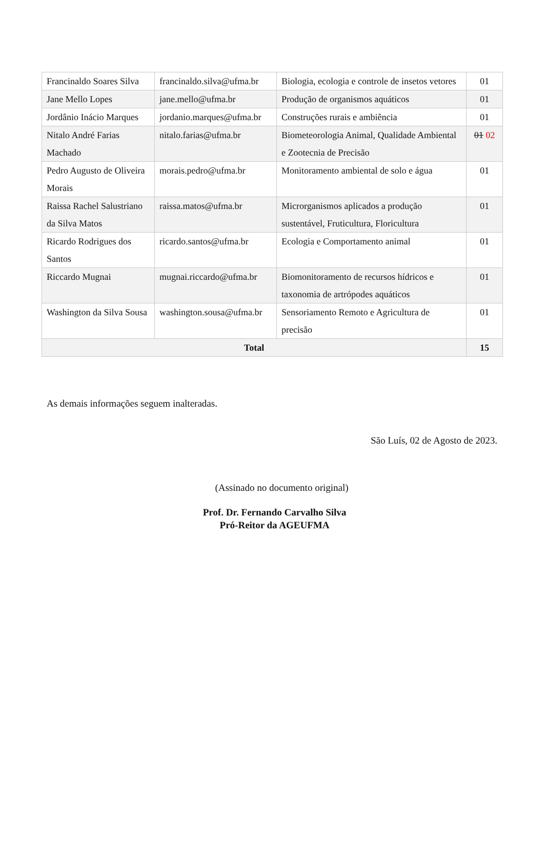| Francinaldo Soares Silva | francinaldo.silva@ufma.br | Biologia, ecologia e controle de insetos vetores | 01 |
| Jane Mello Lopes | jane.mello@ufma.br | Produção de organismos aquáticos | 01 |
| Jordânio Inácio Marques | jordanio.marques@ufma.br | Construções rurais e ambiência | 01 |
| Nitalo André Farias Machado | nitalo.farias@ufma.br | Biometeorologia Animal, Qualidade Ambiental e Zootecnia de Precisão | 01 02 |
| Pedro Augusto de Oliveira Morais | morais.pedro@ufma.br | Monitoramento ambiental de solo e água | 01 |
| Raissa Rachel Salustriano da Silva Matos | raissa.matos@ufma.br | Microrganismos aplicados a produção sustentável, Fruticultura, Floricultura | 01 |
| Ricardo Rodrigues dos Santos | ricardo.santos@ufma.br | Ecologia e Comportamento animal | 01 |
| Riccardo Mugnai | mugnai.riccardo@ufma.br | Biomonitoramento de recursos hídricos e taxonomia de artrópodes aquáticos | 01 |
| Washington da Silva Sousa | washington.sousa@ufma.br | Sensoriamento Remoto e Agricultura de precisão | 01 |
| Total | | | 15 |
As demais informações seguem inalteradas.
São Luís, 02 de Agosto de 2023.
(Assinado no documento original)
Prof. Dr. Fernando Carvalho Silva
Pró-Reitor da AGEUFMA